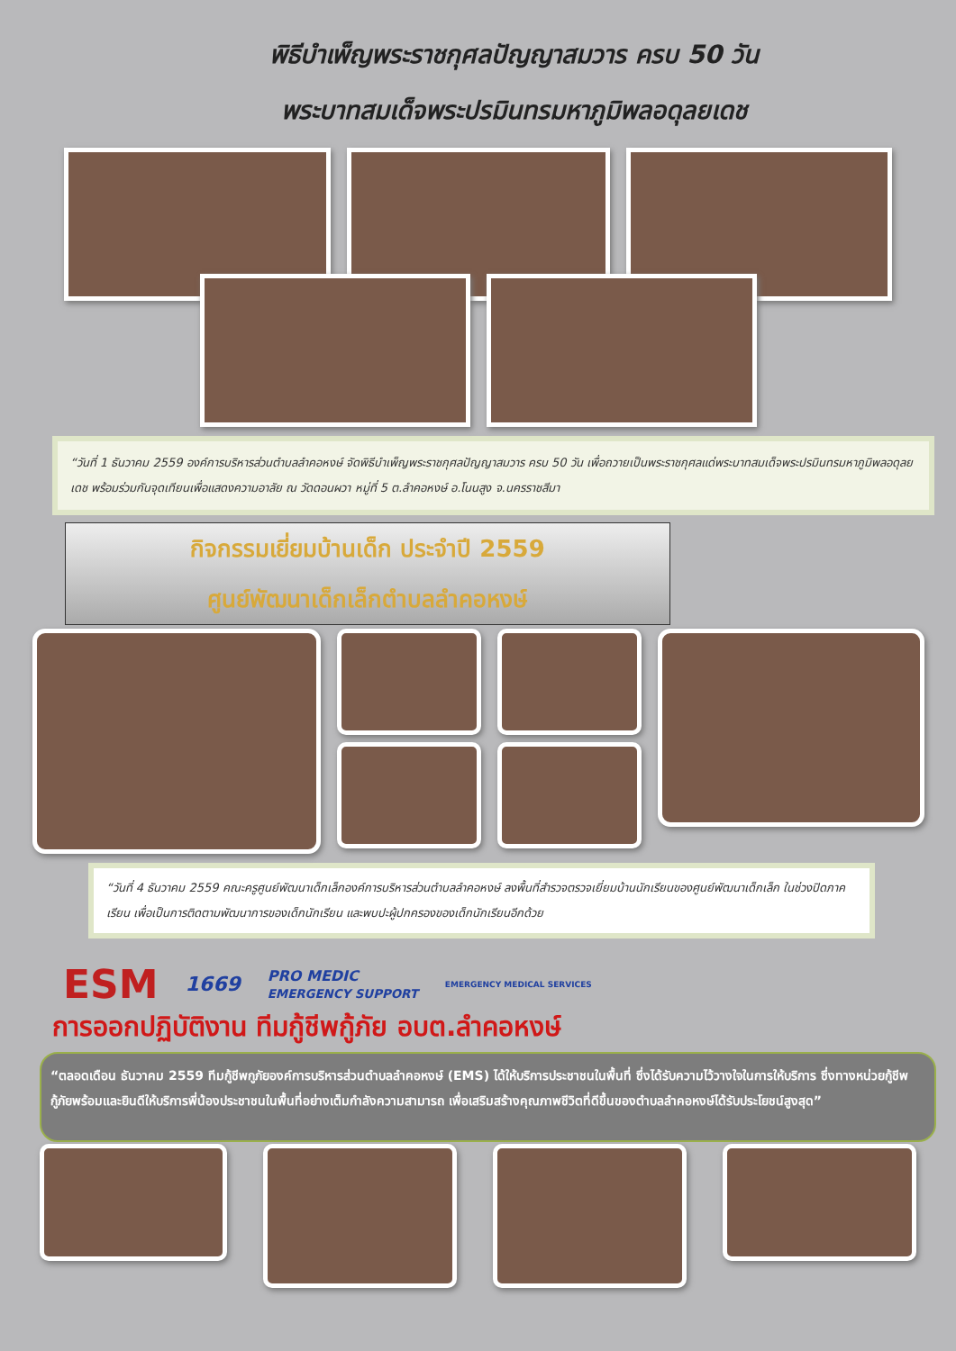พิธีบำเพ็ญพระราชกุศลปัญญาสมวาร ครบ 50 วัน
พระบาทสมเด็จพระปรมินทรมหาภูมิพลอดุลยเดช
“วันที่ 1 ธันวาคม 2559 องค์การบริหารส่วนตำบลลำคอหงษ์ จัดพิธีบำเพ็ญพระราชกุศลปัญญาสมวาร ครบ 50 วัน เพื่อถวายเป็นพระราชกุศลแด่พระบาทสมเด็จพระปรมินทรมหาภูมิพลอดุลยเดช พร้อมร่วมกันจุดเทียนเพื่อแสดงความอาลัย ณ วัดดอนผวา หมู่ที่ 5 ต.ลำคอหงษ์ อ.โนนสูง จ.นครราชสีมา
กิจกรรมเยี่ยมบ้านเด็ก ประจำปี 2559
ศูนย์พัฒนาเด็กเล็กตำบลลำคอหงษ์
“วันที่ 4 ธันวาคม 2559 คณะครูศูนย์พัฒนาเด็กเล็กองค์การบริหารส่วนตำบลลำคอหงษ์ ลงพื้นที่สำรวจตรวจเยี่ยมบ้านนักเรียนของศูนย์พัฒนาเด็กเล็ก ในช่วงปิดภาคเรียน เพื่อเป็นการติดตามพัฒนาการของเด็กนักเรียน และพบปะผู้ปกครองของเด็กนักเรียนอีกด้วย
ESM 1669 PRO MEDIC
EMERGENCY SUPPORT EMERGENCY MEDICAL SERVICES
การออกปฏิบัติงาน ทีมกู้ชีพกู้ภัย อบต.ลำคอหงษ์
“ตลอดเดือน ธันวาคม 2559 ทีมกู้ชีพกูภัยองค์การบริหารส่วนตำบลลำคอหงษ์ (EMS) ได้ให้บริการประชาชนในพื้นที่ ซึ่งได้รับความไว้วางใจในการให้บริการ ซึ่งทางหน่วยกู้ชีพกู้ภัยพร้อมและยินดีให้บริการพี่น้องประชาชนในพื้นที่อย่างเต็มกำลังความสามารถ เพื่อเสริมสร้างคุณภาพชีวิตที่ดีขึ้นของตำบลลำคอหงษ์ได้รับประโยชน์สูงสุด”